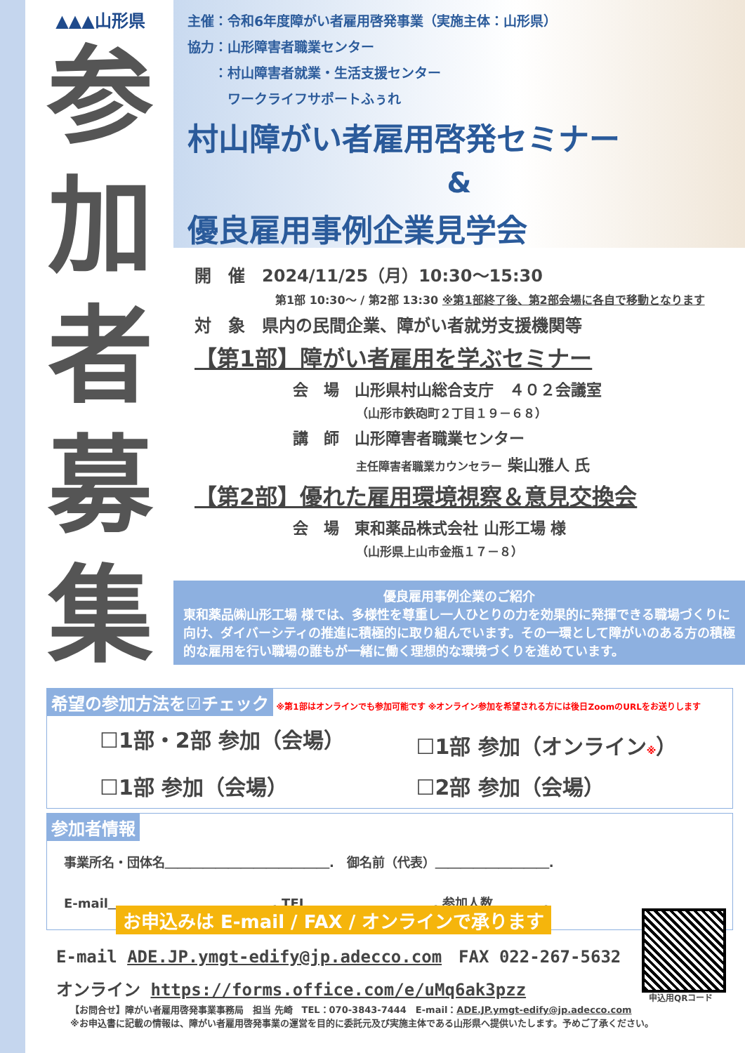▲▲▲山形県
参
加
者
募
集
主催：令和6年度障がい者雇用啓発事業（実施主体：山形県）
協力：山形障害者職業センター
　　：村山障害者就業・生活支援センター
　　　ワークライフサポートふぅれ
村山障がい者雇用啓発セミナー
&
優良雇用事例企業見学会
開　催　2024/11/25（月）10:30～15:30
第1部 10:30～ / 第2部 13:30 ※第1部終了後、第2部会場に各自で移動となります
対　象　県内の民間企業、障がい者就労支援機関等
【第1部】障がい者雇用を学ぶセミナー
会　場　山形県村山総合支庁　４０２会議室
（山形市鉄砲町２丁目１９－６８）
講　師　山形障害者職業センター
主任障害者職業カウンセラー 柴山雅人 氏
【第2部】優れた雇用環境視察＆意見交換会
会　場　東和薬品株式会社 山形工場 様
（山形県上山市金瓶１７－８）
優良雇用事例企業のご紹介
東和薬品㈱山形工場 様では、多様性を尊重し一人ひとりの力を効果的に発揮できる職場づくりに向け、ダイバーシティの推進に積極的に取り組んでいます。その一環として障がいのある方の積極的な雇用を行い職場の誰もが一緒に働く理想的な環境づくりを進めています。
希望の参加方法を☑チェック ※第1部はオンラインでも参加可能です ※オンライン参加を希望される方には後日ZoomのURLをお送りします
☐1部・2部 参加（会場）
☐1部 参加（オンライン※）
☐1部 参加（会場）
☐2部 参加（会場）
参加者情報
事業所名・団体名＿＿＿＿＿＿＿＿＿＿＿＿＿.　御名前（代表）＿＿＿＿＿＿＿＿＿.
E-mail＿＿＿＿＿＿＿＿＿＿＿＿＿. TEL＿＿＿＿＿＿＿＿＿＿. 参加人数＿＿＿＿.
お申込みは E-mail / FAX / オンラインで承ります
E-mail ADE.JP.ymgt-edify@jp.adecco.com　FAX 022-267-5632
オンライン https://forms.office.com/e/uMq6ak3pzz
申込用QRコード
【お問合せ】障がい者雇用啓発事業事務局　担当 先崎　TEL：070-3843-7444　E-mail：ADE.JP.ymgt-edify@jp.adecco.com
※お申込書に記載の情報は、障がい者雇用啓発事業の運営を目的に委託元及び実施主体である山形県へ提供いたします。予めご了承ください。